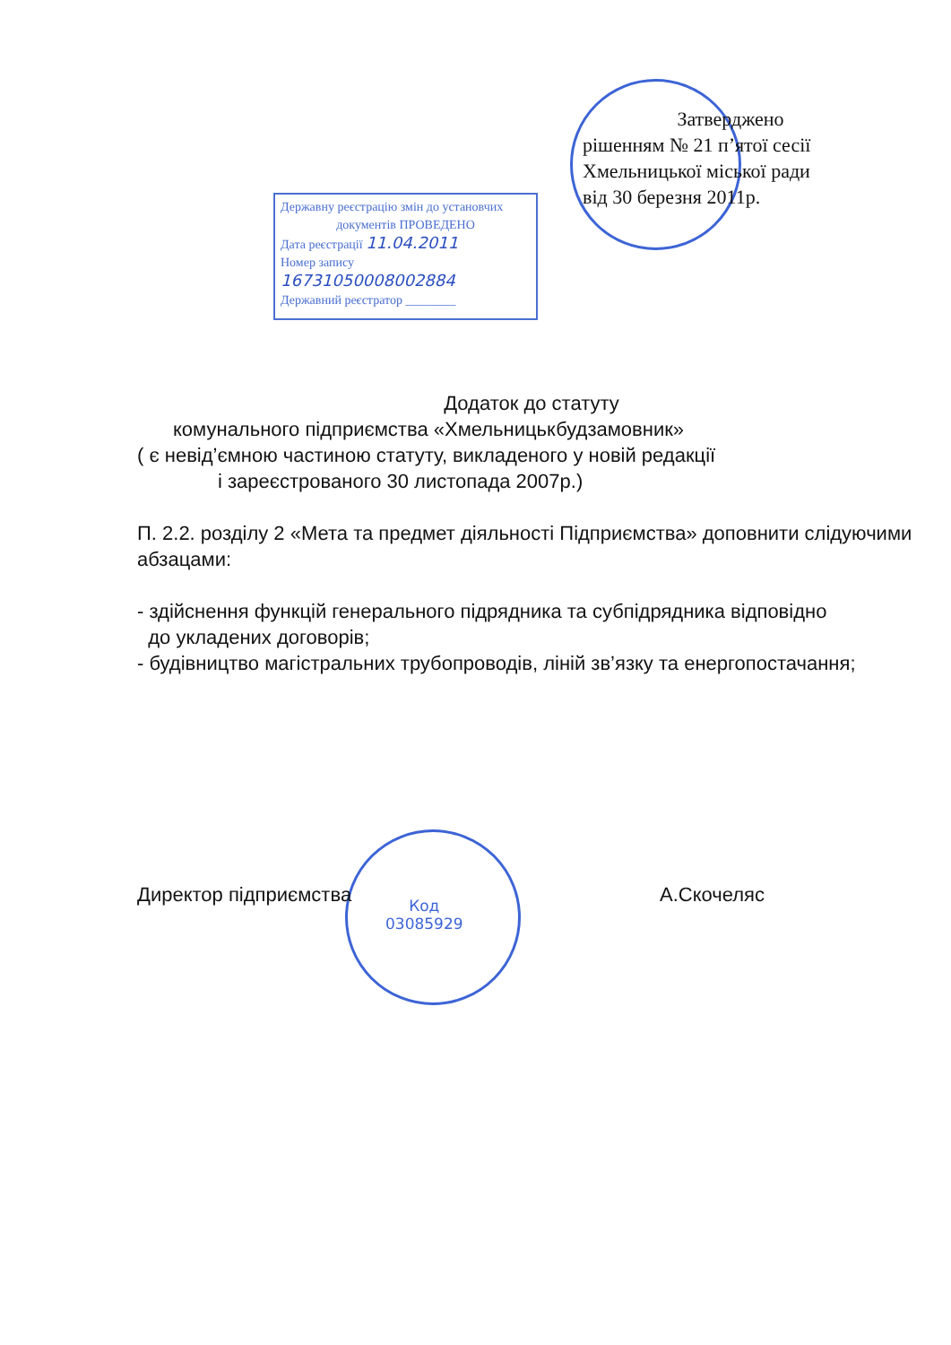Затверджено
рішенням № 21 п’ятої сесії
Хмельницької міської ради
від 30 березня 2011р.
Державну реєстрацію змін до установчих
документів ПРОВЕДЕНО
Дата реєстрації 11.04.2011
Номер запису 16731050008002884
Державний реєстратор ________
Додаток до статуту
комунального підприємства «Хмельницькбудзамовник»
( є невід’ємною частиною статуту, викладеного у новій редакції
і зареєстрованого 30 листопада 2007р.)
П. 2.2. розділу 2 «Мета та предмет діяльності Підприємства» доповнити слідуючими абзацами:
- здійснення функцій генерального підрядника та субпідрядника відповідно
до укладених договорів;
- будівництво магістральних трубопроводів, ліній зв’язку та енергопостачання;
Директор підприємства А.Скочеляс
Код
03085929